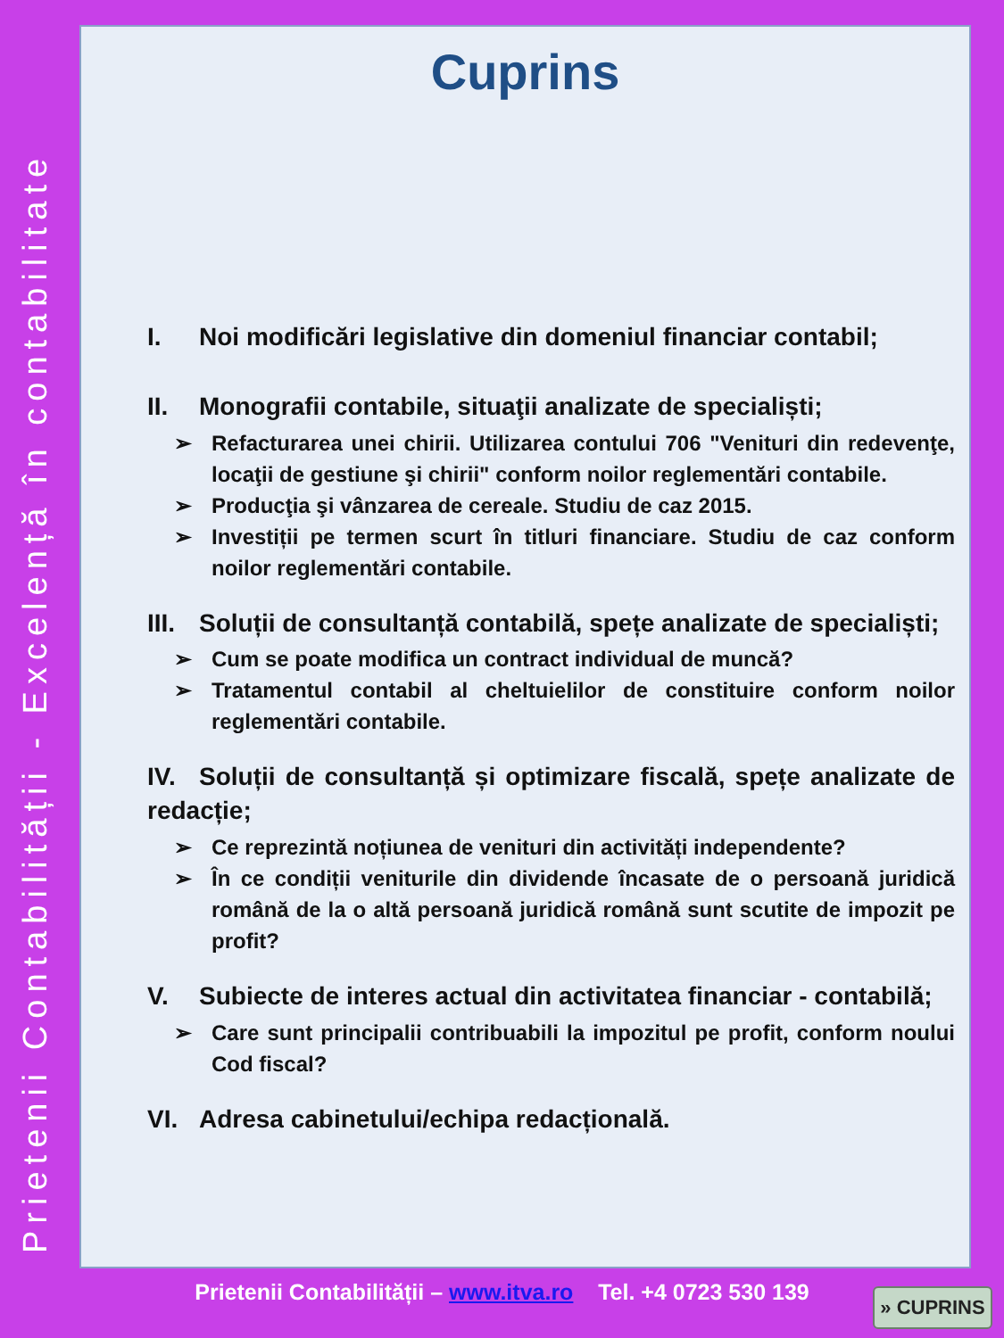Prietenii Contabilității - Excelență în contabilitate
Cuprins
I. Noi modificări legislative din domeniul financiar contabil;
II. Monografii contabile, situaţii analizate de specialiști;
➢ Refacturarea unei chirii. Utilizarea contului 706 "Venituri din redevenţe, locaţii de gestiune şi chirii" conform noilor reglementări contabile.
➢ Producţia şi vânzarea de cereale. Studiu de caz 2015.
➢ Investiții pe termen scurt în titluri financiare. Studiu de caz conform noilor reglementări contabile.
III. Soluții de consultanță contabilă, spețe analizate de specialiști;
➢ Cum se poate modifica un contract individual de muncă?
➢ Tratamentul contabil al cheltuielilor de constituire conform noilor reglementări contabile.
IV. Soluții de consultanță și optimizare fiscală, spețe analizate de redacție;
➢ Ce reprezintă noțiunea de venituri din activități independente?
➢ În ce condiții veniturile din dividende încasate de o persoană juridică română de la o altă persoană juridică română sunt scutite de impozit pe profit?
V. Subiecte de interes actual din activitatea financiar - contabilă;
➢ Care sunt principalii contribuabili la impozitul pe profit, conform noului Cod fiscal?
VI. Adresa cabinetului/echipa redacțională.
Prietenii Contabilității – www.itva.ro Tel. +4 0723 530 139 » CUPRINS